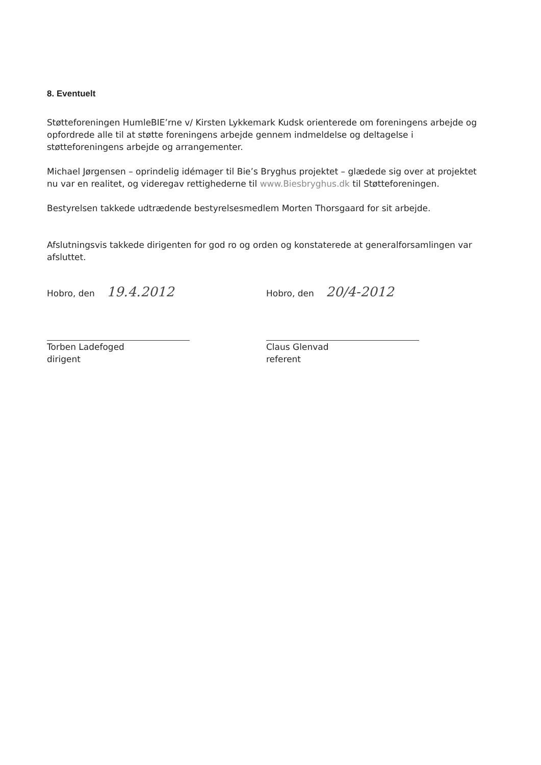8. Eventuelt
Støtteforeningen HumleBIE’rne v/ Kirsten Lykkemark Kudsk orienterede om foreningens arbejde og opfordrede alle til at støtte foreningens arbejde gennem indmeldelse og deltagelse i støtteforeningens arbejde og arrangementer.
Michael Jørgensen – oprindelig idémager til Bie’s Bryghus projektet – glædede sig over at projektet nu var en realitet, og videregav rettighederne til www.Biesbryghus.dk til Støtteforeningen.
Bestyrelsen takkede udtrædende bestyrelsesmedlem Morten Thorsgaard for sit arbejde.
Afslutningsvis takkede dirigenten for god ro og orden og konstaterede at generalforsamlingen var afsluttet.
Hobro, den 19.4.2012
Torben Ladefoged
dirigent
Hobro, den 20/4-2012
Claus Glenvad
referent